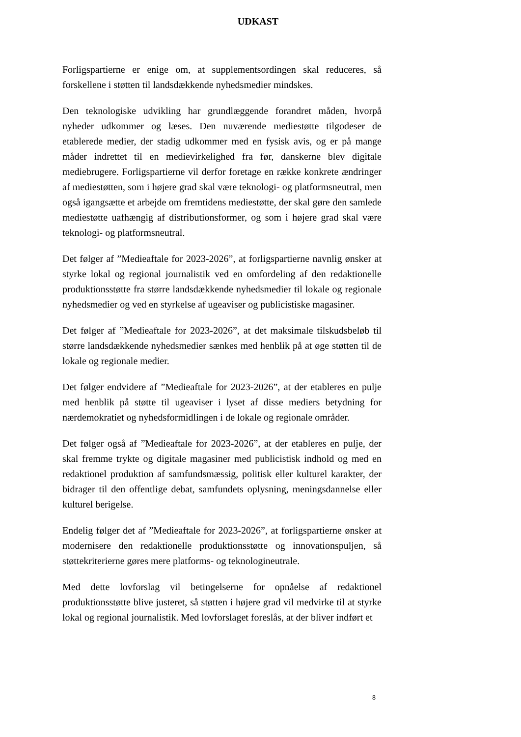UDKAST
Forligspartierne er enige om, at supplementsordingen skal reduceres, så forskellene i støtten til landsdækkende nyhedsmedier mindskes.
Den teknologiske udvikling har grundlæggende forandret måden, hvorpå nyheder udkommer og læses. Den nuværende mediestøtte tilgodeser de etablerede medier, der stadig udkommer med en fysisk avis, og er på mange måder indrettet til en medievirkelighed fra før, danskerne blev digitale mediebrugere. Forligspartierne vil derfor foretage en række konkrete ændringer af mediestøtten, som i højere grad skal være teknologi- og platformsneutral, men også igangsætte et arbejde om fremtidens mediestøtte, der skal gøre den samlede mediestøtte uafhængig af distributionsformer, og som i højere grad skal være teknologi- og platformsneutral.
Det følger af ”Medieaftale for 2023-2026”, at forligspartierne navnlig ønsker at styrke lokal og regional journalistik ved en omfordeling af den redaktionelle produktionsstøtte fra større landsdækkende nyhedsmedier til lokale og regionale nyhedsmedier og ved en styrkelse af ugeaviser og publicistiske magasiner.
Det følger af ”Medieaftale for 2023-2026”, at det maksimale tilskudsbeløb til større landsdækkende nyhedsmedier sænkes med henblik på at øge støtten til de lokale og regionale medier.
Det følger endvidere af ”Medieaftale for 2023-2026”, at der etableres en pulje med henblik på støtte til ugeaviser i lyset af disse mediers betydning for nærdemokratiet og nyhedsformidlingen i de lokale og regionale områder.
Det følger også af ”Medieaftale for 2023-2026”, at der etableres en pulje, der skal fremme trykte og digitale magasiner med publicistisk indhold og med en redaktionel produktion af samfundsmæssig, politisk eller kulturel karakter, der bidrager til den offentlige debat, samfundets oplysning, meningsdannelse eller kulturel berigelse.
Endelig følger det af ”Medieaftale for 2023-2026”, at forligspartierne ønsker at modernisere den redaktionelle produktionsstøtte og innovationspuljen, så støttekriterierne gøres mere platforms- og teknologineutrale.
Med dette lovforslag vil betingelserne for opnåelse af redaktionel produktionsstøtte blive justeret, så støtten i højere grad vil medvirke til at styrke lokal og regional journalistik. Med lovforslaget foreslås, at der bliver indført et
8